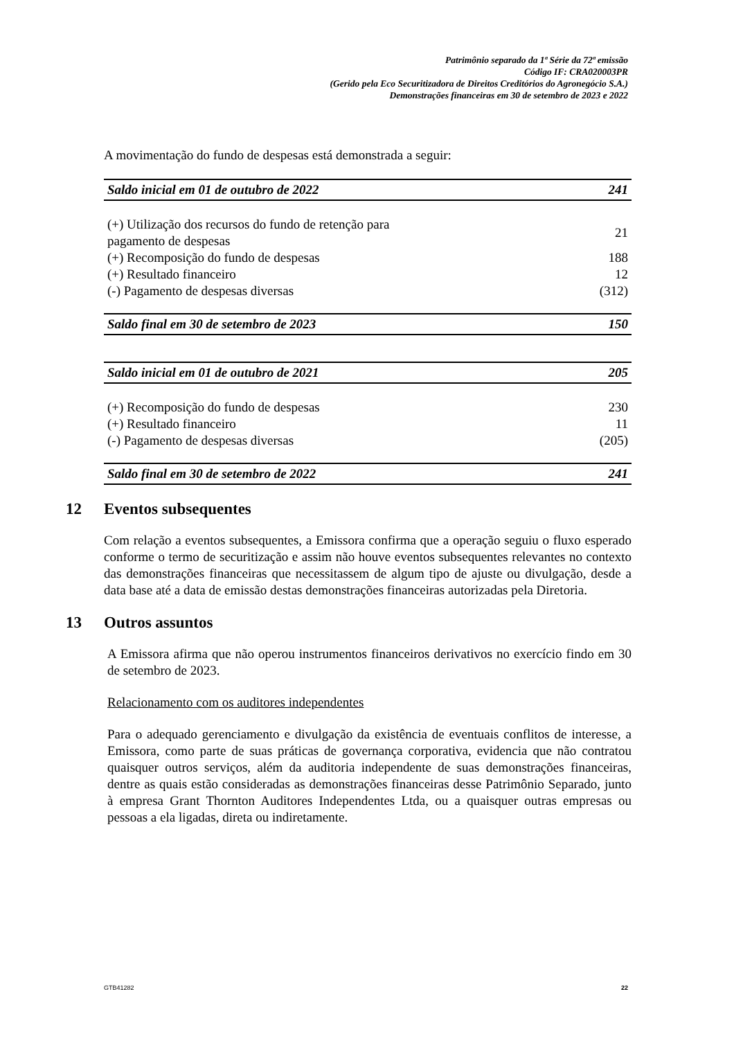Patrimônio separado da 1ª Série da 72ª emissão
Código IF: CRA020003PR
(Gerido pela Eco Securitizadora de Direitos Creditórios do Agronegócio S.A.)
Demonstrações financeiras em 30 de setembro de 2023 e 2022
A movimentação do fundo de despesas está demonstrada a seguir:
| Saldo inicial em 01 de outubro de 2022 | 241 |
| (+) Utilização dos recursos do fundo de retenção para pagamento de despesas | 21 |
| (+) Recomposição do fundo de despesas | 188 |
| (+) Resultado financeiro | 12 |
| (-) Pagamento de despesas diversas | (312) |
| Saldo final em 30 de setembro de 2023 | 150 |
| Saldo inicial em 01 de outubro de 2021 | 205 |
| (+) Recomposição do fundo de despesas | 230 |
| (+) Resultado financeiro | 11 |
| (-) Pagamento de despesas diversas | (205) |
| Saldo final em 30 de setembro de 2022 | 241 |
12 Eventos subsequentes
Com relação a eventos subsequentes, a Emissora confirma que a operação seguiu o fluxo esperado conforme o termo de securitização e assim não houve eventos subsequentes relevantes no contexto das demonstrações financeiras que necessitassem de algum tipo de ajuste ou divulgação, desde a data base até a data de emissão destas demonstrações financeiras autorizadas pela Diretoria.
13 Outros assuntos
A Emissora afirma que não operou instrumentos financeiros derivativos no exercício findo em 30 de setembro de 2023.
Relacionamento com os auditores independentes
Para o adequado gerenciamento e divulgação da existência de eventuais conflitos de interesse, a Emissora, como parte de suas práticas de governança corporativa, evidencia que não contratou quaisquer outros serviços, além da auditoria independente de suas demonstrações financeiras, dentre as quais estão consideradas as demonstrações financeiras desse Patrimônio Separado, junto à empresa Grant Thornton Auditores Independentes Ltda, ou a quaisquer outras empresas ou pessoas a ela ligadas, direta ou indiretamente.
GTB41282 22